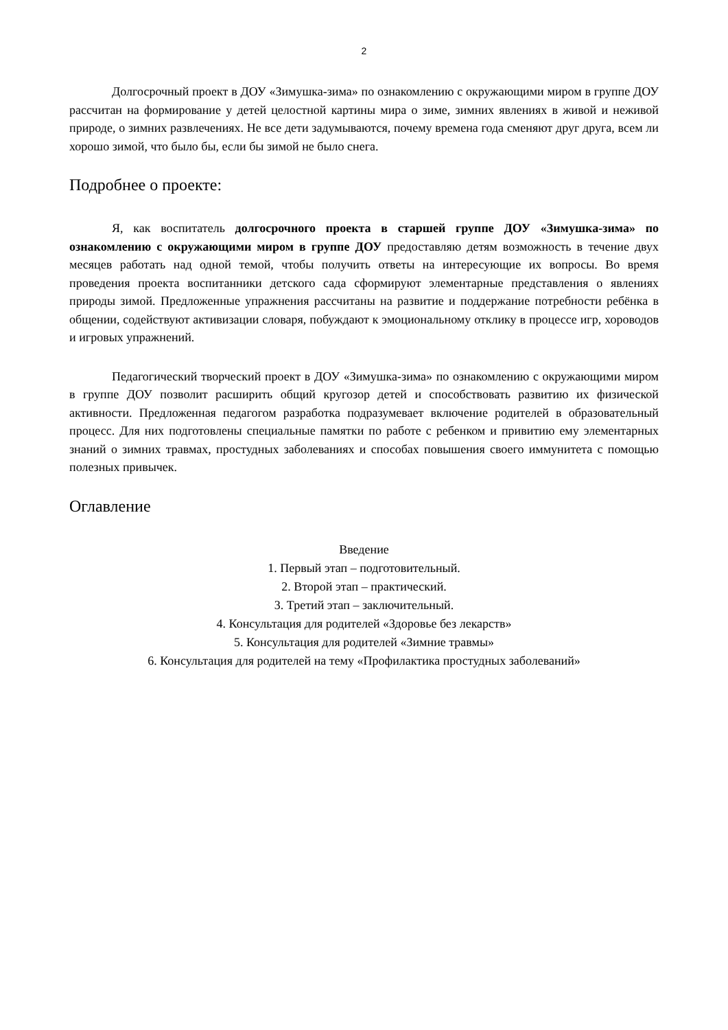2
Долгосрочный проект в ДОУ «Зимушка-зима» по ознакомлению с окружающими миром в группе ДОУ рассчитан на формирование у детей целостной картины мира о зиме, зимних явлениях в живой и неживой природе, о зимних развлечениях. Не все дети задумываются, почему времена года сменяют друг друга, всем ли хорошо зимой, что было бы, если бы зимой не было снега.
Подробнее о проекте:
Я, как воспитатель долгосрочного проекта в старшей группе ДОУ «Зимушка-зима» по ознакомлению с окружающими миром в группе ДОУ предоставляю детям возможность в течение двух месяцев работать над одной темой, чтобы получить ответы на интересующие их вопросы. Во время проведения проекта воспитанники детского сада сформируют элементарные представления о явлениях природы зимой. Предложенные упражнения рассчитаны на развитие и поддержание потребности ребёнка в общении, содействуют активизации словаря, побуждают к эмоциональному отклику в процессе игр, хороводов и игровых упражнений.
Педагогический творческий проект в ДОУ «Зимушка-зима» по ознакомлению с окружающими миром в группе ДОУ позволит расширить общий кругозор детей и способствовать развитию их физической активности. Предложенная педагогом разработка подразумевает включение родителей в образовательный процесс. Для них подготовлены специальные памятки по работе с ребенком и привитию ему элементарных знаний о зимних травмах, простудных заболеваниях и способах повышения своего иммунитета с помощью полезных привычек.
Оглавление
Введение
1. Первый этап – подготовительный.
2. Второй этап – практический.
3. Третий этап – заключительный.
4. Консультация для родителей «Здоровье без лекарств»
5. Консультация для родителей «Зимние травмы»
6. Консультация для родителей на тему «Профилактика простудных заболеваний»